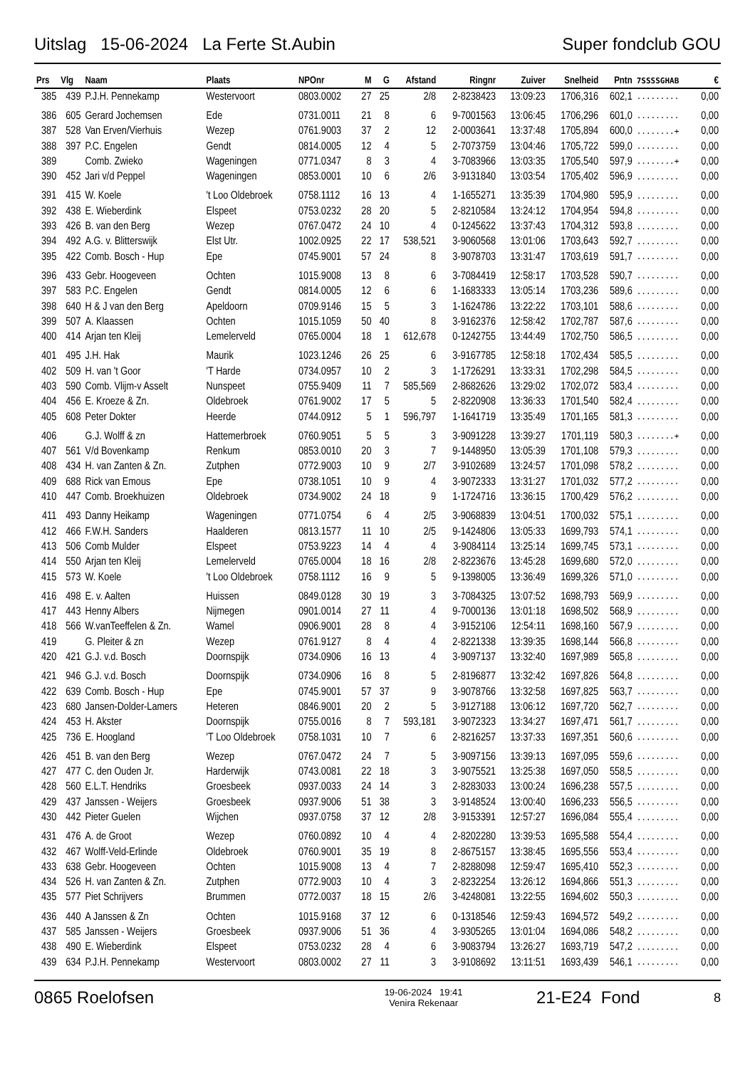Uitslag 15-06-2024 La Ferte St.Aubin Super fondclub GOU
| Prs | Vlg | Naam | Plaats | NPOnr | M | G | Afstand | Ringnr | Zuiver | Snelheid | Pntn | 7SSSSGHAB | € |
| --- | --- | --- | --- | --- | --- | --- | --- | --- | --- | --- | --- | --- | --- |
| 385 | 439 | P.J.H. Pennekamp | Westervoort | 0803.0002 | 27 | 25 | 2/8 | 2-8238423 | 13:09:23 | 1706,316 | 602,1 | ......... | 0,00 |
| 386 | 605 | Gerard Jochemsen | Ede | 0731.0011 | 21 | 8 | 6 | 9-7001563 | 13:06:45 | 1706,296 | 601,0 | ......... | 0,00 |
| 387 | 528 | Van Erven/Vierhuis | Wezep | 0761.9003 | 37 | 2 | 12 | 2-0003641 | 13:37:48 | 1705,894 | 600,0 | ........+ | 0,00 |
| 388 | 397 | P.C. Engelen | Gendt | 0814.0005 | 12 | 4 | 5 | 2-7073759 | 13:04:46 | 1705,722 | 599,0 | ......... | 0,00 |
| 389 | | Comb. Zwieko | Wageningen | 0771.0347 | 8 | 3 | 4 | 3-7083966 | 13:03:35 | 1705,540 | 597,9 | ........+ | 0,00 |
| 390 | 452 | Jari v/d Peppel | Wageningen | 0853.0001 | 10 | 6 | 2/6 | 3-9131840 | 13:03:54 | 1705,402 | 596,9 | ......... | 0,00 |
| 391 | 415 | W. Koele | 't Loo Oldebroek | 0758.1112 | 16 | 13 | 4 | 1-1655271 | 13:35:39 | 1704,980 | 595,9 | ......... | 0,00 |
| 392 | 438 | E. Wieberdink | Elspeet | 0753.0232 | 28 | 20 | 5 | 2-8210584 | 13:24:12 | 1704,954 | 594,8 | ......... | 0,00 |
| 393 | 426 | B. van den Berg | Wezep | 0767.0472 | 24 | 10 | 4 | 0-1245622 | 13:37:43 | 1704,312 | 593,8 | ......... | 0,00 |
| 394 | 492 | A.G. v. Blitterswijk | Elst Utr. | 1002.0925 | 22 | 17 | 538,521 | 3-9060568 | 13:01:06 | 1703,643 | 592,7 | ......... | 0,00 |
| 395 | 422 | Comb. Bosch - Hup | Epe | 0745.9001 | 57 | 24 | 8 | 3-9078703 | 13:31:47 | 1703,619 | 591,7 | ......... | 0,00 |
| 396 | 433 | Gebr. Hoogeveen | Ochten | 1015.9008 | 13 | 8 | 6 | 3-7084419 | 12:58:17 | 1703,528 | 590,7 | ......... | 0,00 |
| 397 | 583 | P.C. Engelen | Gendt | 0814.0005 | 12 | 6 | 6 | 1-1683333 | 13:05:14 | 1703,236 | 589,6 | ......... | 0,00 |
| 398 | 640 | H & J van den Berg | Apeldoorn | 0709.9146 | 15 | 5 | 3 | 1-1624786 | 13:22:22 | 1703,101 | 588,6 | ......... | 0,00 |
| 399 | 507 | A. Klaassen | Ochten | 1015.1059 | 50 | 40 | 8 | 3-9162376 | 12:58:42 | 1702,787 | 587,6 | ......... | 0,00 |
| 400 | 414 | Arjan ten Kleij | Lemelerveld | 0765.0004 | 18 | 1 | 612,678 | 0-1242755 | 13:44:49 | 1702,750 | 586,5 | ......... | 0,00 |
| 401 | 495 | J.H. Hak | Maurik | 1023.1246 | 26 | 25 | 6 | 3-9167785 | 12:58:18 | 1702,434 | 585,5 | ......... | 0,00 |
| 402 | 509 | H. van 't Goor | 'T Harde | 0734.0957 | 10 | 2 | 3 | 1-1726291 | 13:33:31 | 1702,298 | 584,5 | ......... | 0,00 |
| 403 | 590 | Comb. Vlijm-v Asselt | Nunspeet | 0755.9409 | 11 | 7 | 585,569 | 2-8682626 | 13:29:02 | 1702,072 | 583,4 | ......... | 0,00 |
| 404 | 456 | E. Kroeze & Zn. | Oldebroek | 0761.9002 | 17 | 5 | 5 | 2-8220908 | 13:36:33 | 1701,540 | 582,4 | ......... | 0,00 |
| 405 | 608 | Peter Dokter | Heerde | 0744.0912 | 5 | 1 | 596,797 | 1-1641719 | 13:35:49 | 1701,165 | 581,3 | ......... | 0,00 |
| 406 | | G.J. Wolff & zn | Hattemerbroek | 0760.9051 | 5 | 5 | 3 | 3-9091228 | 13:39:27 | 1701,119 | 580,3 | ........+ | 0,00 |
| 407 | 561 | V/d Bovenkamp | Renkum | 0853.0010 | 20 | 3 | 7 | 9-1448950 | 13:05:39 | 1701,108 | 579,3 | ......... | 0,00 |
| 408 | 434 | H. van Zanten & Zn. | Zutphen | 0772.9003 | 10 | 9 | 2/7 | 3-9102689 | 13:24:57 | 1701,098 | 578,2 | ......... | 0,00 |
| 409 | 688 | Rick van Emous | Epe | 0738.1051 | 10 | 9 | 4 | 3-9072333 | 13:31:27 | 1701,032 | 577,2 | ......... | 0,00 |
| 410 | 447 | Comb. Broekhuizen | Oldebroek | 0734.9002 | 24 | 18 | 9 | 1-1724716 | 13:36:15 | 1700,429 | 576,2 | ......... | 0,00 |
| 411 | 493 | Danny Heikamp | Wageningen | 0771.0754 | 6 | 4 | 2/5 | 3-9068839 | 13:04:51 | 1700,032 | 575,1 | ......... | 0,00 |
| 412 | 466 | F.W.H. Sanders | Haalderen | 0813.1577 | 11 | 10 | 2/5 | 9-1424806 | 13:05:33 | 1699,793 | 574,1 | ......... | 0,00 |
| 413 | 506 | Comb Mulder | Elspeet | 0753.9223 | 14 | 4 | 4 | 3-9084114 | 13:25:14 | 1699,745 | 573,1 | ......... | 0,00 |
| 414 | 550 | Arjan ten Kleij | Lemelerveld | 0765.0004 | 18 | 16 | 2/8 | 2-8223676 | 13:45:28 | 1699,680 | 572,0 | ......... | 0,00 |
| 415 | 573 | W. Koele | 't Loo Oldebroek | 0758.1112 | 16 | 9 | 5 | 9-1398005 | 13:36:49 | 1699,326 | 571,0 | ......... | 0,00 |
| 416 | 498 | E. v. Aalten | Huissen | 0849.0128 | 30 | 19 | 3 | 3-7084325 | 13:07:52 | 1698,793 | 569,9 | ......... | 0,00 |
| 417 | 443 | Henny Albers | Nijmegen | 0901.0014 | 27 | 11 | 4 | 9-7000136 | 13:01:18 | 1698,502 | 568,9 | ......... | 0,00 |
| 418 | 566 | W.vanTeeffelen & Zn. | Wamel | 0906.9001 | 28 | 8 | 4 | 3-9152106 | 12:54:11 | 1698,160 | 567,9 | ......... | 0,00 |
| 419 | | G. Pleiter & zn | Wezep | 0761.9127 | 8 | 4 | 4 | 2-8221338 | 13:39:35 | 1698,144 | 566,8 | ......... | 0,00 |
| 420 | 421 | G.J. v.d. Bosch | Doornspijk | 0734.0906 | 16 | 13 | 4 | 3-9097137 | 13:32:40 | 1697,989 | 565,8 | ......... | 0,00 |
| 421 | 946 | G.J. v.d. Bosch | Doornspijk | 0734.0906 | 16 | 8 | 5 | 2-8196877 | 13:32:42 | 1697,826 | 564,8 | ......... | 0,00 |
| 422 | 639 | Comb. Bosch - Hup | Epe | 0745.9001 | 57 | 37 | 9 | 3-9078766 | 13:32:58 | 1697,825 | 563,7 | ......... | 0,00 |
| 423 | 680 | Jansen-Dolder-Lamers | Heteren | 0846.9001 | 20 | 2 | 5 | 3-9127188 | 13:06:12 | 1697,720 | 562,7 | ......... | 0,00 |
| 424 | 453 | H. Akster | Doornspijk | 0755.0016 | 8 | 7 | 593,181 | 3-9072323 | 13:34:27 | 1697,471 | 561,7 | ......... | 0,00 |
| 425 | 736 | E. Hoogland | 'T Loo Oldebroek | 0758.1031 | 10 | 7 | 6 | 2-8216257 | 13:37:33 | 1697,351 | 560,6 | ......... | 0,00 |
| 426 | 451 | B. van den Berg | Wezep | 0767.0472 | 24 | 7 | 5 | 3-9097156 | 13:39:13 | 1697,095 | 559,6 | ......... | 0,00 |
| 427 | 477 | C. den Ouden Jr. | Harderwijk | 0743.0081 | 22 | 18 | 3 | 3-9075521 | 13:25:38 | 1697,050 | 558,5 | ......... | 0,00 |
| 428 | 560 | E.L.T. Hendriks | Groesbeek | 0937.0033 | 24 | 14 | 3 | 2-8283033 | 13:00:24 | 1696,238 | 557,5 | ......... | 0,00 |
| 429 | 437 | Janssen - Weijers | Groesbeek | 0937.9006 | 51 | 38 | 3 | 3-9148524 | 13:00:40 | 1696,233 | 556,5 | ......... | 0,00 |
| 430 | 442 | Pieter Guelen | Wijchen | 0937.0758 | 37 | 12 | 2/8 | 3-9153391 | 12:57:27 | 1696,084 | 555,4 | ......... | 0,00 |
| 431 | 476 | A. de Groot | Wezep | 0760.0892 | 10 | 4 | 4 | 2-8202280 | 13:39:53 | 1695,588 | 554,4 | ......... | 0,00 |
| 432 | 467 | Wolff-Veld-Erlinde | Oldebroek | 0760.9001 | 35 | 19 | 8 | 2-8675157 | 13:38:45 | 1695,556 | 553,4 | ......... | 0,00 |
| 433 | 638 | Gebr. Hoogeveen | Ochten | 1015.9008 | 13 | 4 | 7 | 2-8288098 | 12:59:47 | 1695,410 | 552,3 | ......... | 0,00 |
| 434 | 526 | H. van Zanten & Zn. | Zutphen | 0772.9003 | 10 | 4 | 3 | 2-8232254 | 13:26:12 | 1694,866 | 551,3 | ......... | 0,00 |
| 435 | 577 | Piet Schrijvers | Brummen | 0772.0037 | 18 | 15 | 2/6 | 3-4248081 | 13:22:55 | 1694,602 | 550,3 | ......... | 0,00 |
| 436 | 440 | A Janssen & Zn | Ochten | 1015.9168 | 37 | 12 | 6 | 0-1318546 | 12:59:43 | 1694,572 | 549,2 | ......... | 0,00 |
| 437 | 585 | Janssen - Weijers | Groesbeek | 0937.9006 | 51 | 36 | 4 | 3-9305265 | 13:01:04 | 1694,086 | 548,2 | ......... | 0,00 |
| 438 | 490 | E. Wieberdink | Elspeet | 0753.0232 | 28 | 4 | 6 | 3-9083794 | 13:26:27 | 1693,719 | 547,2 | ......... | 0,00 |
| 439 | 634 | P.J.H. Pennekamp | Westervoort | 0803.0002 | 27 | 11 | 3 | 3-9108692 | 13:11:51 | 1693,439 | 546,1 | ......... | 0,00 |
0865 Roelofsen 19-06-2024 19:41
Venira Rekenaar 21-E24 Fond 8